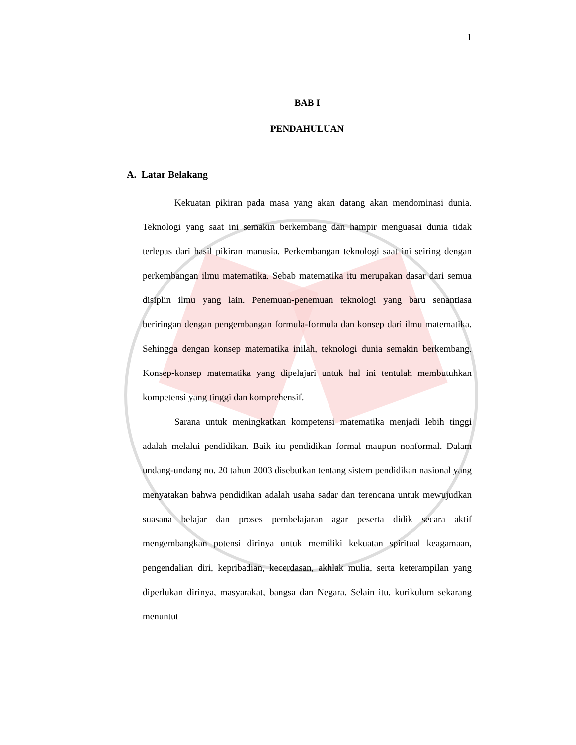1
BAB I
PENDAHULUAN
A. Latar Belakang
Kekuatan pikiran pada masa yang akan datang akan mendominasi dunia. Teknologi yang saat ini semakin berkembang dan hampir menguasai dunia tidak terlepas dari hasil pikiran manusia. Perkembangan teknologi saat ini seiring dengan perkembangan ilmu matematika. Sebab matematika itu merupakan dasar dari semua disiplin ilmu yang lain. Penemuan-penemuan teknologi yang baru senantiasa beriringan dengan pengembangan formula-formula dan konsep dari ilmu matematika. Sehingga dengan konsep matematika inilah, teknologi dunia semakin berkembang. Konsep-konsep matematika yang dipelajari untuk hal ini tentulah membutuhkan kompetensi yang tinggi dan komprehensif.
Sarana untuk meningkatkan kompetensi matematika menjadi lebih tinggi adalah melalui pendidikan. Baik itu pendidikan formal maupun nonformal. Dalam undang-undang no. 20 tahun 2003 disebutkan tentang sistem pendidikan nasional yang menyatakan bahwa pendidikan adalah usaha sadar dan terencana untuk mewujudkan suasana belajar dan proses pembelajaran agar peserta didik secara aktif mengembangkan potensi dirinya untuk memiliki kekuatan spiritual keagamaan, pengendalian diri, kepribadian, kecerdasan, akhlak mulia, serta keterampilan yang diperlukan dirinya, masyarakat, bangsa dan Negara. Selain itu, kurikulum sekarang menuntut